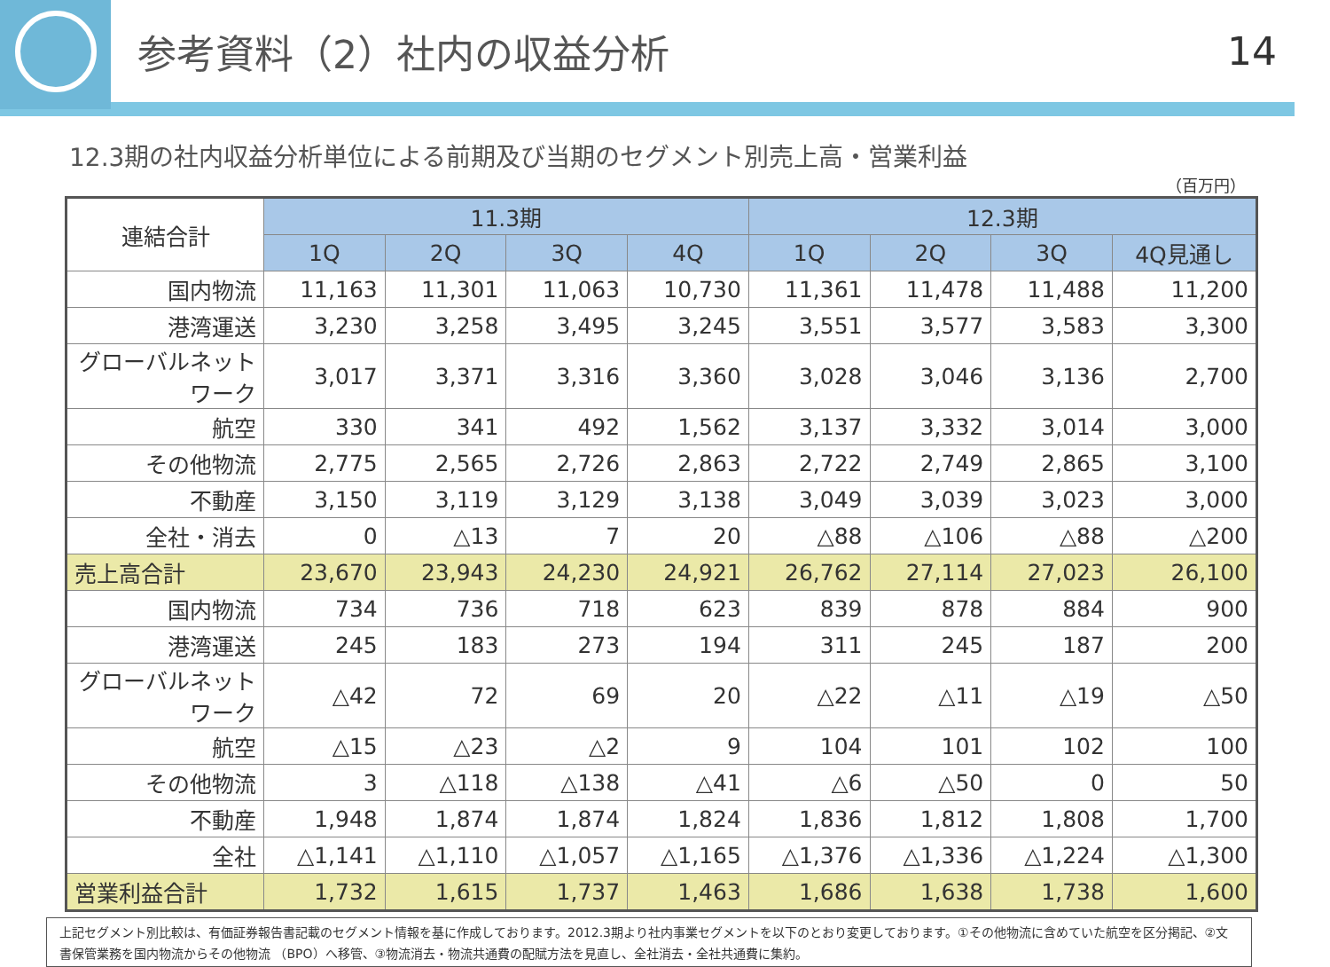参考資料（2）社内の収益分析 14
12.3期の社内収益分析単位による前期及び当期のセグメント別売上高・営業利益
（百万円）
| 連結合計 | 11.3期 | | | | 12.3期 | | | |
| | 1Q | 2Q | 3Q | 4Q | 1Q | 2Q | 3Q | 4Q見通し |
| 国内物流 | 11,163 | 11,301 | 11,063 | 10,730 | 11,361 | 11,478 | 11,488 | 11,200 |
| 港湾運送 | 3,230 | 3,258 | 3,495 | 3,245 | 3,551 | 3,577 | 3,583 | 3,300 |
| グローバルネットワーク | 3,017 | 3,371 | 3,316 | 3,360 | 3,028 | 3,046 | 3,136 | 2,700 |
| 航空 | 330 | 341 | 492 | 1,562 | 3,137 | 3,332 | 3,014 | 3,000 |
| その他物流 | 2,775 | 2,565 | 2,726 | 2,863 | 2,722 | 2,749 | 2,865 | 3,100 |
| 不動産 | 3,150 | 3,119 | 3,129 | 3,138 | 3,049 | 3,039 | 3,023 | 3,000 |
| 全社・消去 | 0 | △13 | 7 | 20 | △88 | △106 | △88 | △200 |
| 売上高合計 | 23,670 | 23,943 | 24,230 | 24,921 | 26,762 | 27,114 | 27,023 | 26,100 |
| 国内物流 | 734 | 736 | 718 | 623 | 839 | 878 | 884 | 900 |
| 港湾運送 | 245 | 183 | 273 | 194 | 311 | 245 | 187 | 200 |
| グローバルネットワーク | △42 | 72 | 69 | 20 | △22 | △11 | △19 | △50 |
| 航空 | △15 | △23 | △2 | 9 | 104 | 101 | 102 | 100 |
| その他物流 | 3 | △118 | △138 | △41 | △6 | △50 | 0 | 50 |
| 不動産 | 1,948 | 1,874 | 1,874 | 1,824 | 1,836 | 1,812 | 1,808 | 1,700 |
| 全社 | △1,141 | △1,110 | △1,057 | △1,165 | △1,376 | △1,336 | △1,224 | △1,300 |
| 営業利益合計 | 1,732 | 1,615 | 1,737 | 1,463 | 1,686 | 1,638 | 1,738 | 1,600 |
上記セグメント別比較は、有価証券報告書記載のセグメント情報を基に作成しております。2012.3期より社内事業セグメントを以下のとおり変更しております。①その他物流に含めていた航空を区分掲記、②文書保管業務を国内物流からその他物流 （BPO）へ移管、③物流消去・物流共通費の配賦方法を見直し、全社消去・全社共通費に集約。